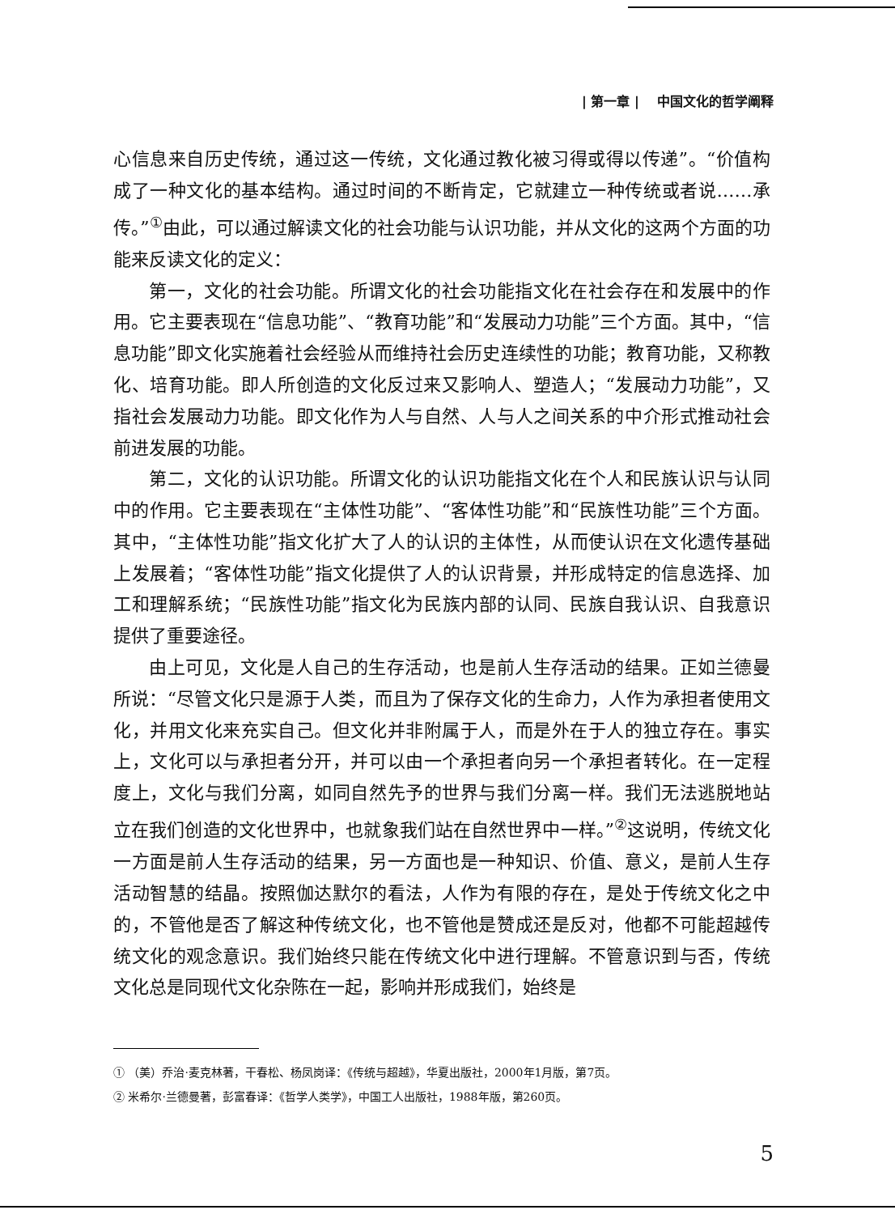| 第一章 | 中国文化的哲学阐释
心信息来自历史传统，通过这一传统，文化通过教化被习得或得以传递”。“价值构成了一种文化的基本结构。通过时间的不断肯定，它就建立一种传统或者说……承传。”<sup>①</sup>由此，可以通过解读文化的社会功能与认识功能，并从文化的这两个方面的功能来反读文化的定义：
第一，文化的社会功能。所谓文化的社会功能指文化在社会存在和发展中的作用。它主要表现在“信息功能”、“教育功能”和“发展动力功能”三个方面。其中，“信息功能”即文化实施着社会经验从而维持社会历史连续性的功能；教育功能，又称教化、培育功能。即人所创造的文化反过来又影响人、塑造人；“发展动力功能”，又指社会发展动力功能。即文化作为人与自然、人与人之间关系的中介形式推动社会前进发展的功能。
第二，文化的认识功能。所谓文化的认识功能指文化在个人和民族认识与认同中的作用。它主要表现在“主体性功能”、“客体性功能”和“民族性功能”三个方面。其中，“主体性功能”指文化扩大了人的认识的主体性，从而使认识在文化遗传基础上发展着；“客体性功能”指文化提供了人的认识背景，并形成特定的信息选择、加工和理解系统；“民族性功能”指文化为民族内部的认同、民族自我认识、自我意识提供了重要途径。
由上可见，文化是人自己的生存活动，也是前人生存活动的结果。正如兰德曼所说：“尽管文化只是源于人类，而且为了保存文化的生命力，人作为承担者使用文化，并用文化来充实自己。但文化并非附属于人，而是外在于人的独立存在。事实上，文化可以与承担者分开，并可以由一个承担者向另一个承担者转化。在一定程度上，文化与我们分离，如同自然先予的世界与我们分离一样。我们无法逃脱地站立在我们创造的文化世界中，也就象我们站在自然世界中一样。”<sup>②</sup>这说明，传统文化一方面是前人生存活动的结果，另一方面也是一种知识、价值、意义，是前人生存活动智慧的结晶。按照伽达默尔的看法，人作为有限的存在，是处于传统文化之中的，不管他是否了解这种传统文化，也不管他是赞成还是反对，他都不可能超越传统文化的观念意识。我们始终只能在传统文化中进行理解。不管意识到与否，传统文化总是同现代文化杂陈在一起，影响并形成我们，始终是
① （美）乔治·麦克林著，干春松、杨凤岗译：《传统与超越》，华夏出版社，2000年1月版，第7页。
② 米希尔·兰德曼著，彭富春译：《哲学人类学》，中国工人出版社，1988年版，第260页。
5